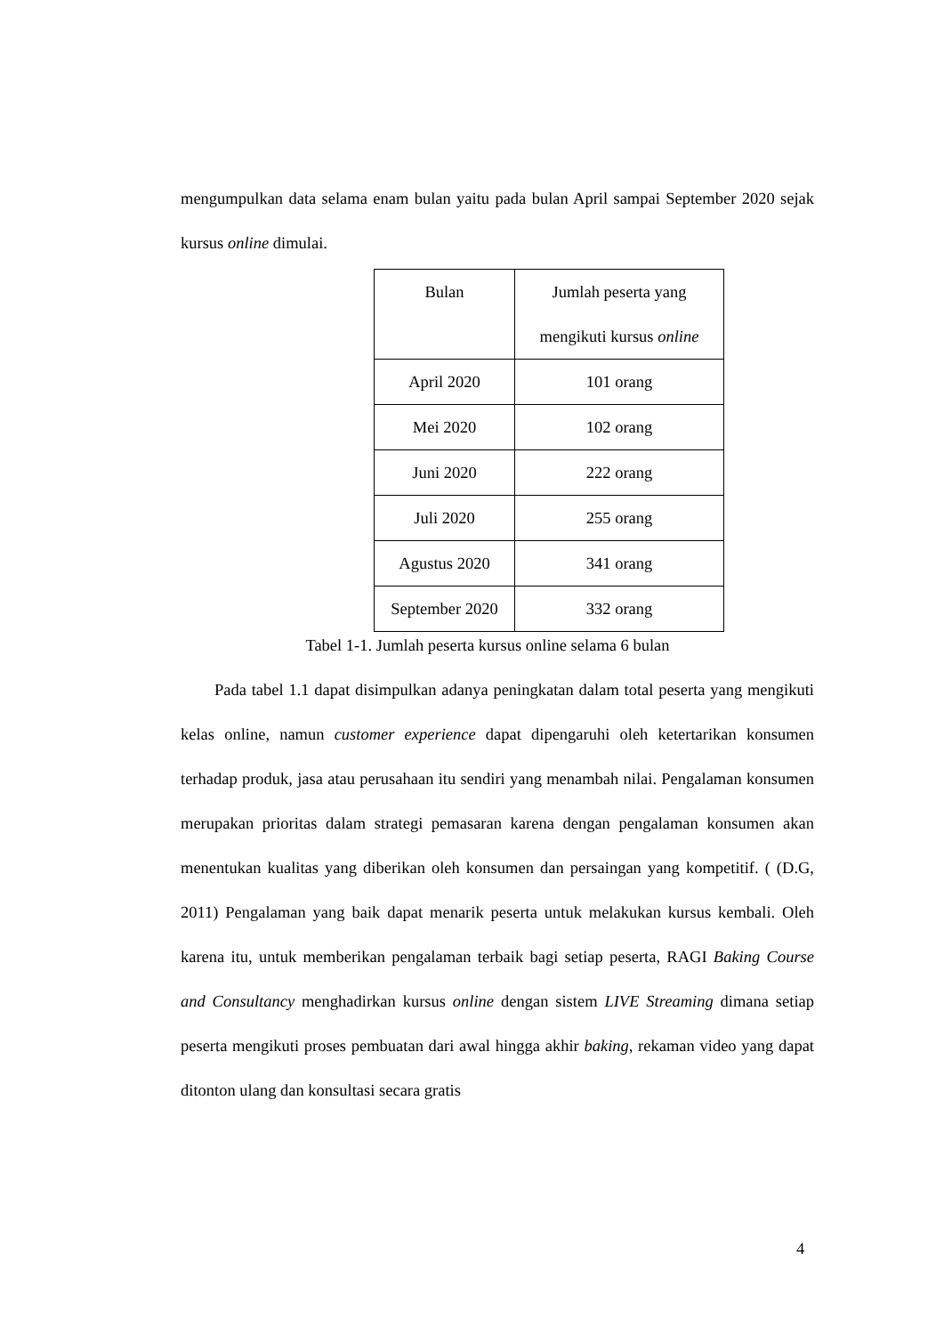mengumpulkan data selama enam bulan yaitu pada bulan April sampai September 2020 sejak kursus online dimulai.
| Bulan | Jumlah peserta yang mengikuti kursus online |
| April 2020 | 101 orang |
| Mei 2020 | 102 orang |
| Juni 2020 | 222 orang |
| Juli 2020 | 255 orang |
| Agustus 2020 | 341 orang |
| September 2020 | 332 orang |
Tabel 1-1. Jumlah peserta kursus online selama 6 bulan
Pada tabel 1.1 dapat disimpulkan adanya peningkatan dalam total peserta yang mengikuti kelas online, namun customer experience dapat dipengaruhi oleh ketertarikan konsumen terhadap produk, jasa atau perusahaan itu sendiri yang menambah nilai. Pengalaman konsumen merupakan prioritas dalam strategi pemasaran karena dengan pengalaman konsumen akan menentukan kualitas yang diberikan oleh konsumen dan persaingan yang kompetitif. ( (D.G, 2011) Pengalaman yang baik dapat menarik peserta untuk melakukan kursus kembali. Oleh karena itu, untuk memberikan pengalaman terbaik bagi setiap peserta, RAGI Baking Course and Consultancy menghadirkan kursus online dengan sistem LIVE Streaming dimana setiap peserta mengikuti proses pembuatan dari awal hingga akhir baking, rekaman video yang dapat ditonton ulang dan konsultasi secara gratis
4